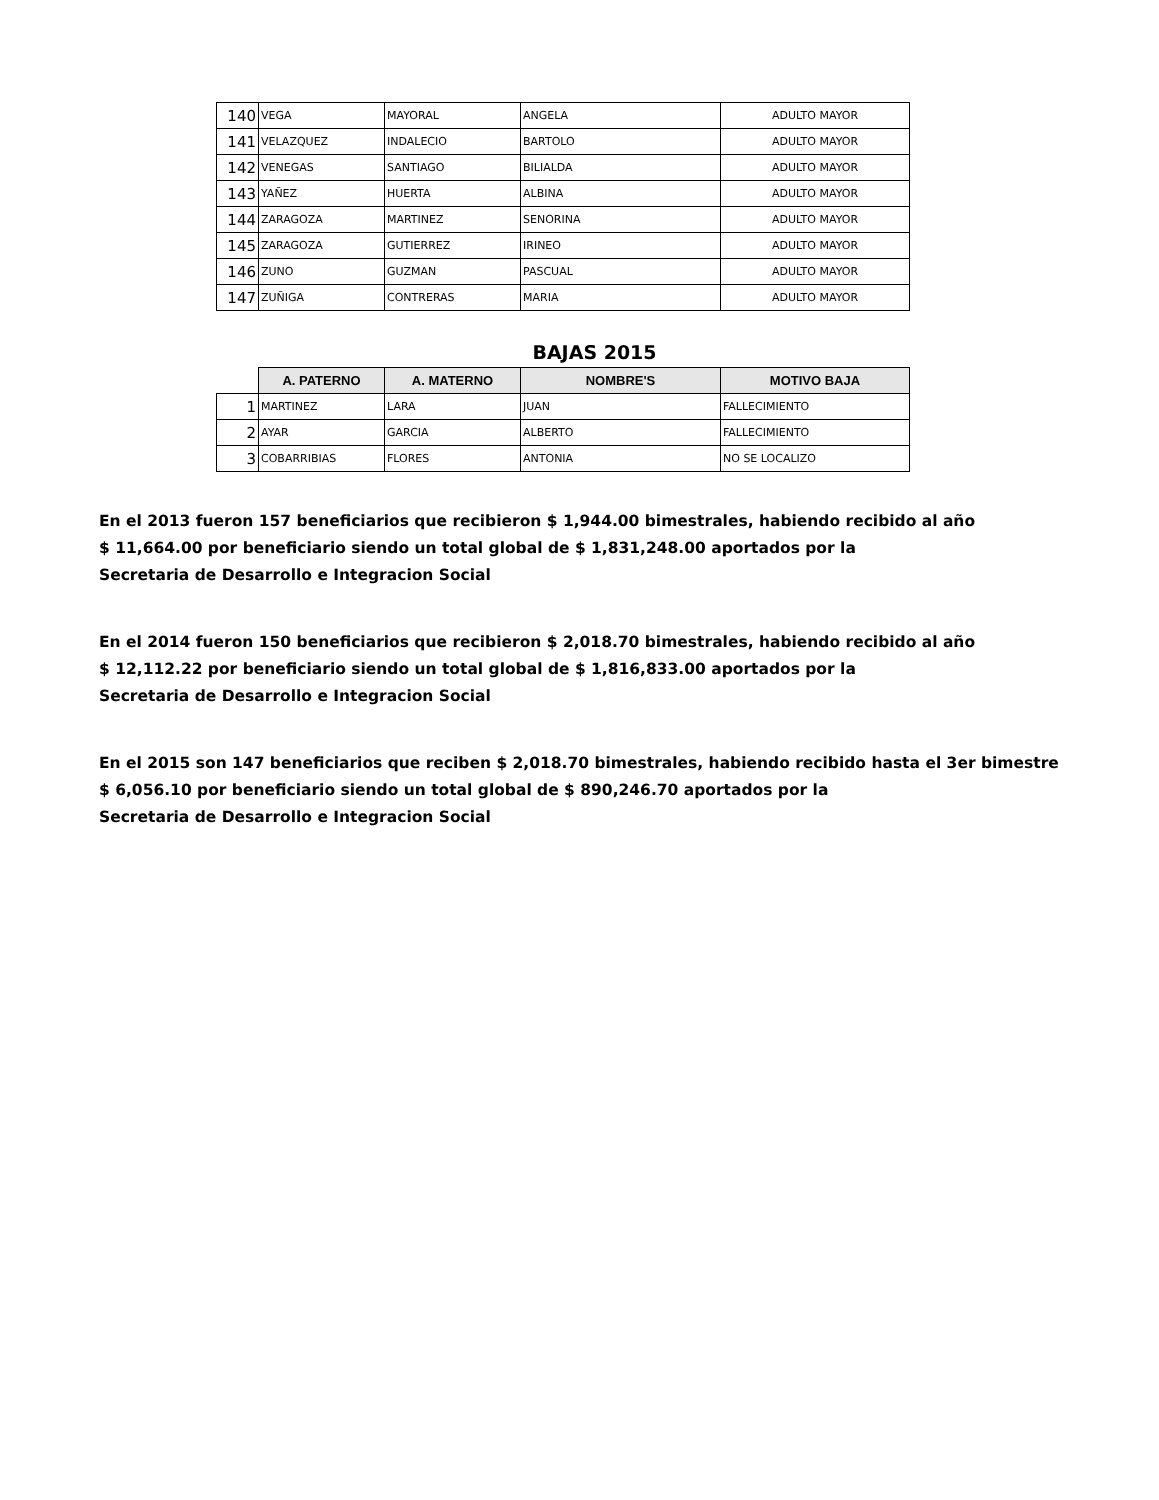| 140 | VEGA | MAYORAL | ANGELA | ADULTO MAYOR |
| 141 | VELAZQUEZ | INDALECIO | BARTOLO | ADULTO MAYOR |
| 142 | VENEGAS | SANTIAGO | BILIALDA | ADULTO MAYOR |
| 143 | YAÑEZ | HUERTA | ALBINA | ADULTO MAYOR |
| 144 | ZARAGOZA | MARTINEZ | SENORINA | ADULTO MAYOR |
| 145 | ZARAGOZA | GUTIERREZ | IRINEO | ADULTO MAYOR |
| 146 | ZUNO | GUZMAN | PASCUAL | ADULTO MAYOR |
| 147 | ZUÑIGA | CONTRERAS | MARIA | ADULTO MAYOR |
BAJAS 2015
| | A. PATERNO | A. MATERNO | NOMBRE'S | MOTIVO BAJA |
| --- | --- | --- | --- | --- |
| 1 | MARTINEZ | LARA | JUAN | FALLECIMIENTO |
| 2 | AYAR | GARCIA | ALBERTO | FALLECIMIENTO |
| 3 | COBARRIBIAS | FLORES | ANTONIA | NO SE LOCALIZO |
En el 2013 fueron 157 beneficiarios que recibieron $ 1,944.00 bimestrales, habiendo recibido al año
$ 11,664.00 por beneficiario siendo un total global de $ 1,831,248.00 aportados por la
Secretaria de Desarrollo e Integracion Social
En el 2014 fueron 150 beneficiarios que recibieron $ 2,018.70 bimestrales, habiendo recibido al año
$ 12,112.22 por beneficiario siendo un total global de $ 1,816,833.00 aportados por la
Secretaria de Desarrollo e Integracion Social
En el 2015 son 147 beneficiarios que reciben $ 2,018.70 bimestrales, habiendo recibido hasta el 3er bimestre
$ 6,056.10 por beneficiario siendo un total global de $ 890,246.70 aportados por la
Secretaria de Desarrollo e Integracion Social